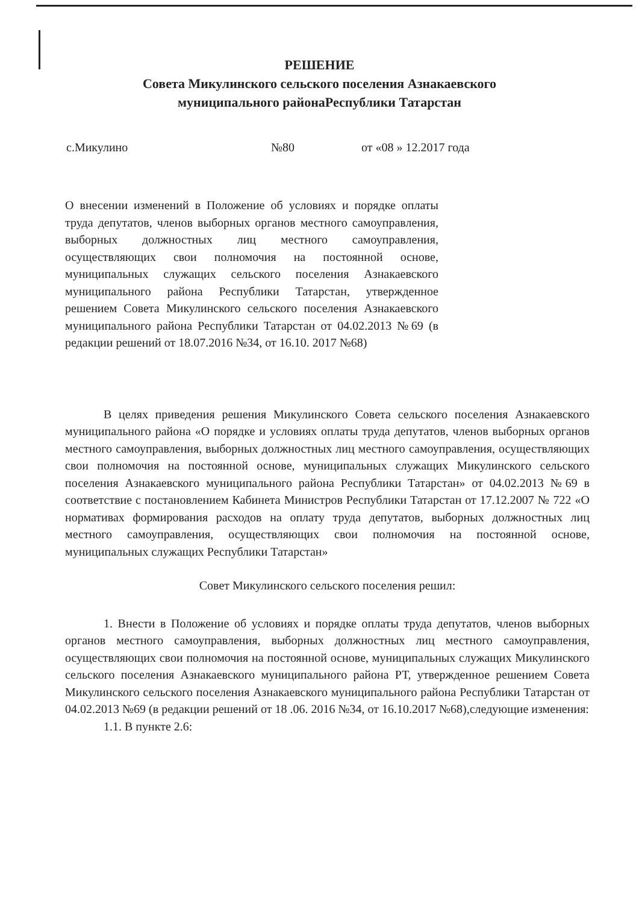РЕШЕНИЕ
Совета Микулинского сельского поселения Азнакаевского
муниципального районаРеспублики Татарстан
с.Микулино №80 от «08 » 12.2017 года
О внесении изменений в Положение об условиях и порядке оплаты труда депутатов, членов выборных органов местного самоуправления, выборных должностных лиц местного самоуправления, осуществляющих свои полномочия на постоянной основе, муниципальных служащих сельского поселения Азнакаевского муниципального района Республики Татарстан, утвержденное решением Совета Микулинского сельского поселения Азнакаевского муниципального района Республики Татарстан от 04.02.2013 №69 (в редакции решений от 18.07.2016 №34, от 16.10. 2017 №68)
В целях приведения решения Микулинского Совета сельского поселения Азнакаевского муниципального района «О порядке и условиях оплаты труда депутатов, членов выборных органов местного самоуправления, выборных должностных лиц местного самоуправления, осуществляющих свои полномочия на постоянной основе, муниципальных служащих Микулинского сельского поселения Азнакаевского муниципального района Республики Татарстан» от 04.02.2013 №69 в соответствие с постановлением Кабинета Министров Республики Татарстан от 17.12.2007 № 722 «О нормативах формирования расходов на оплату труда депутатов, выборных должностных лиц местного самоуправления, осуществляющих свои полномочия на постоянной основе, муниципальных служащих Республики Татарстан»
Совет Микулинского сельского поселения решил:
1. Внести в Положение об условиях и порядке оплаты труда депутатов, членов выборных органов местного самоуправления, выборных должностных лиц местного самоуправления, осуществляющих свои полномочия на постоянной основе, муниципальных служащих Микулинского сельского поселения Азнакаевского муниципального района РТ, утвержденное решением Совета Микулинского сельского поселения Азнакаевского муниципального района Республики Татарстан от 04.02.2013 №69 (в редакции решений от 18 .06. 2016 №34, от 16.10.2017 №68),следующие изменения:
1.1. В пункте 2.6: